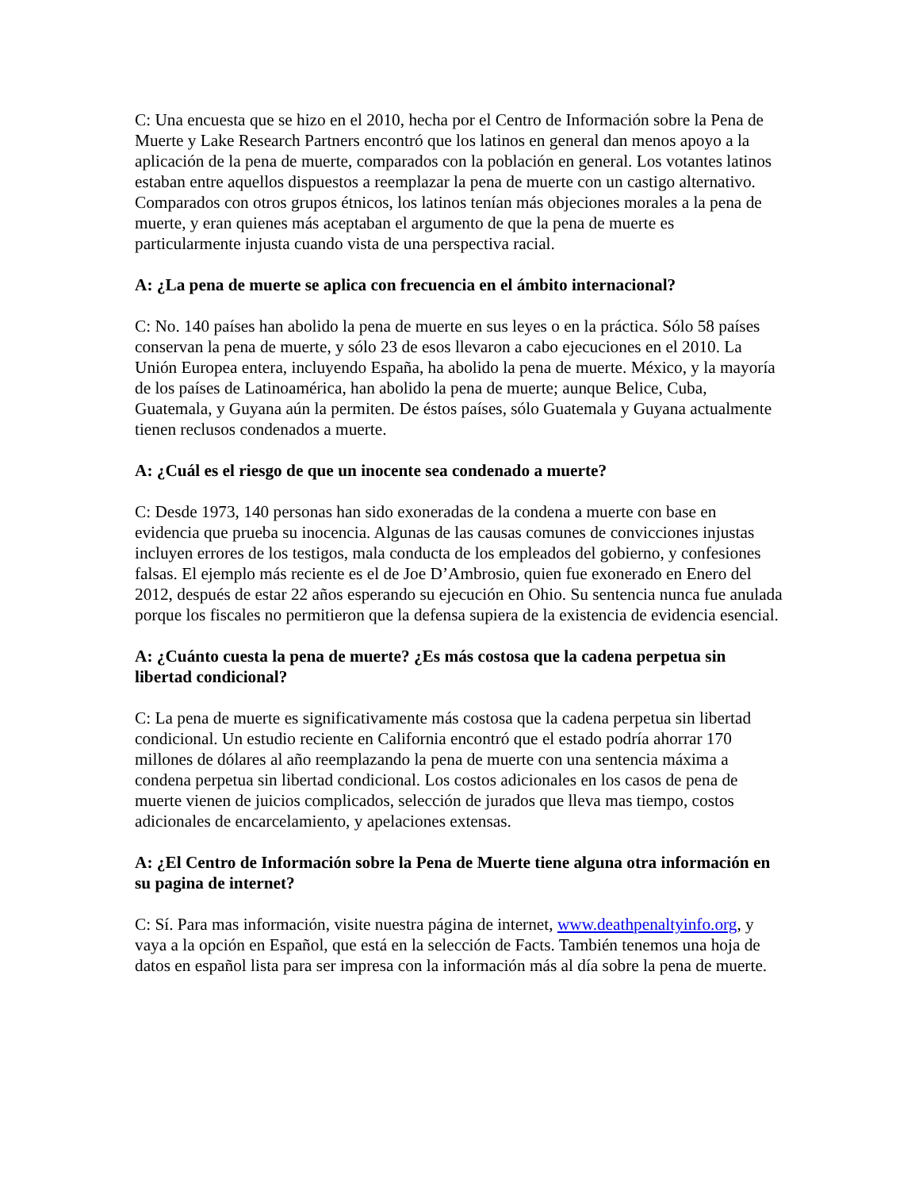C: Una encuesta que se hizo en el 2010, hecha por el Centro de Información sobre la Pena de Muerte y Lake Research Partners encontró que los latinos en general dan menos apoyo a la aplicación de la pena de muerte, comparados con la población en general. Los votantes latinos estaban entre aquellos dispuestos a reemplazar la pena de muerte con un castigo alternativo. Comparados con otros grupos étnicos, los latinos tenían más objeciones morales a la pena de muerte, y eran quienes más aceptaban el argumento de que la pena de muerte es particularmente injusta cuando vista de una perspectiva racial.
A: ¿La pena de muerte se aplica con frecuencia en el ámbito internacional?
C: No. 140 países han abolido la pena de muerte en sus leyes o en la práctica. Sólo 58 países conservan la pena de muerte, y sólo 23 de esos llevaron a cabo ejecuciones en el 2010. La Unión Europea entera, incluyendo España, ha abolido la pena de muerte. México, y la mayoría de los países de Latinoamérica, han abolido la pena de muerte; aunque Belice, Cuba, Guatemala, y Guyana aún la permiten. De éstos países, sólo Guatemala y Guyana actualmente tienen reclusos condenados a muerte.
A: ¿Cuál es el riesgo de que un inocente sea condenado a muerte?
C: Desde 1973, 140 personas han sido exoneradas de la condena a muerte con base en evidencia que prueba su inocencia. Algunas de las causas comunes de convicciones injustas incluyen errores de los testigos, mala conducta de los empleados del gobierno, y confesiones falsas. El ejemplo más reciente es el de Joe D’Ambrosio, quien fue exonerado en Enero del 2012, después de estar 22 años esperando su ejecución en Ohio. Su sentencia nunca fue anulada porque los fiscales no permitieron que la defensa supiera de la existencia de evidencia esencial.
A: ¿Cuánto cuesta la pena de muerte? ¿Es más costosa que la cadena perpetua sin libertad condicional?
C: La pena de muerte es significativamente más costosa que la cadena perpetua sin libertad condicional. Un estudio reciente en California encontró que el estado podría ahorrar 170 millones de dólares al año reemplazando la pena de muerte con una sentencia máxima a condena perpetua sin libertad condicional. Los costos adicionales en los casos de pena de muerte vienen de juicios complicados, selección de jurados que lleva mas tiempo, costos adicionales de encarcelamiento, y apelaciones extensas.
A: ¿El Centro de Información sobre la Pena de Muerte tiene alguna otra información en su pagina de internet?
C: Sí. Para mas información, visite nuestra página de internet, www.deathpenaltyinfo.org, y vaya a la opción en Español, que está en la selección de Facts. También tenemos una hoja de datos en español lista para ser impresa con la información más al día sobre la pena de muerte.